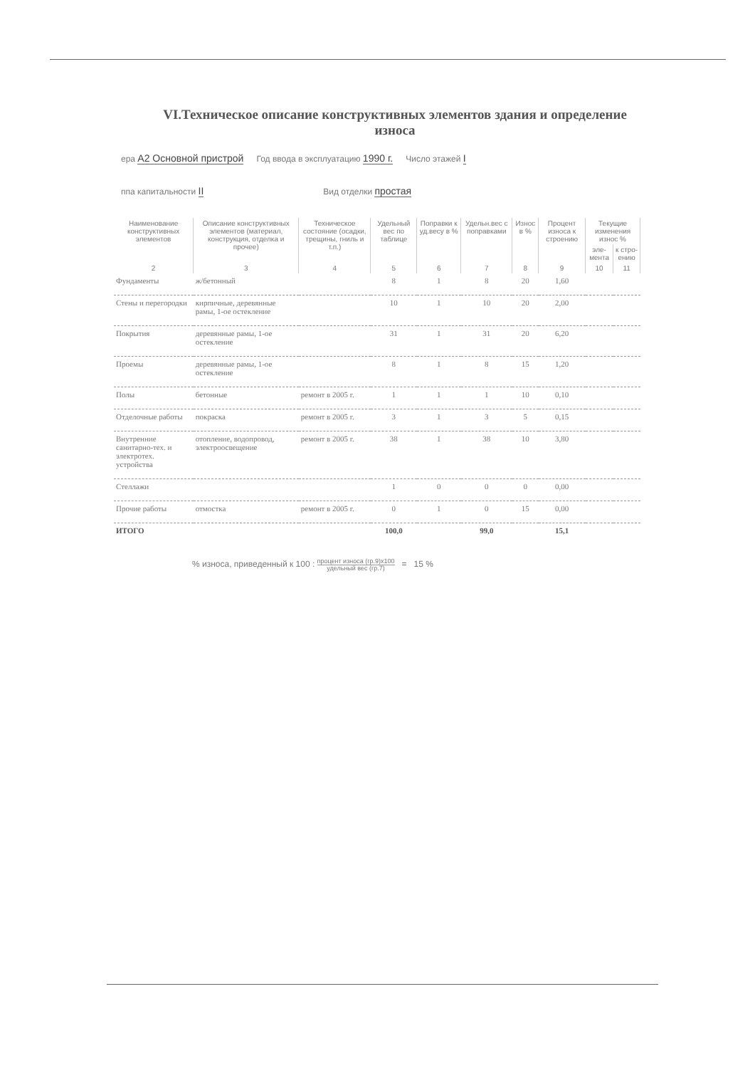VI.Техническое описание конструктивных элементов здания и определение износа
ера А2 Основной пристрой Год ввода в эксплуатацию 1990 г. Число этажей I
ппа капитальности II Вид отделки простая
| Наименование конструктивных элементов | Описание конструктивных элементов (материал, конструкция, отделка и прочее) | Техническое состояние (осадки, трещины, гниль и т.п.) | Удельный вес по таблице | Поправки к уд.весу в % | Удельн.вес с поправками | Износ в % | Процент износа к строению | Текущие изменения износ % | |
| --- | --- | --- | --- | --- | --- | --- | --- | --- | --- |
| | | | | | | | | эле-мента | к стро-ению |
| 2 | 3 | 4 | 5 | 6 | 7 | 8 | 9 | 10 | 11 |
| Фундаменты | ж/бетонный | | 8 | 1 | 8 | 20 | 1,60 | | |
| Стены и перегородки | кирпичные, деревянные рамы, 1-ое остекление | | 10 | 1 | 10 | 20 | 2,00 | | |
| Покрытия | деревянные рамы, 1-ое остекление | | 31 | 1 | 31 | 20 | 6,20 | | |
| Проемы | деревянные рамы, 1-ое остекление | | 8 | 1 | 8 | 15 | 1,20 | | |
| Полы | бетонные | ремонт в 2005 г. | 1 | 1 | 1 | 10 | 0,10 | | |
| Отделочные работы | покраска | ремонт в 2005 г. | 3 | 1 | 3 | 5 | 0,15 | | |
| Внутренние санитарно-тех. и электротех. устройства | отопление, водопровод, электроосвещение | ремонт в 2005 г. | 38 | 1 | 38 | 10 | 3,80 | | |
| Стеллажи | | | 1 | 0 | 0 | 0 | 0,00 | | |
| Прочие работы | отмостка | ремонт в 2005 г. | 0 | 1 | 0 | 15 | 0,00 | | |
| ИТОГО | | | 100,0 | | 99,0 | | 15,1 | | |
% износа, приведенный к 100 : процент износа (гр.9)х100
удельный вес (гр.7) = 15 %